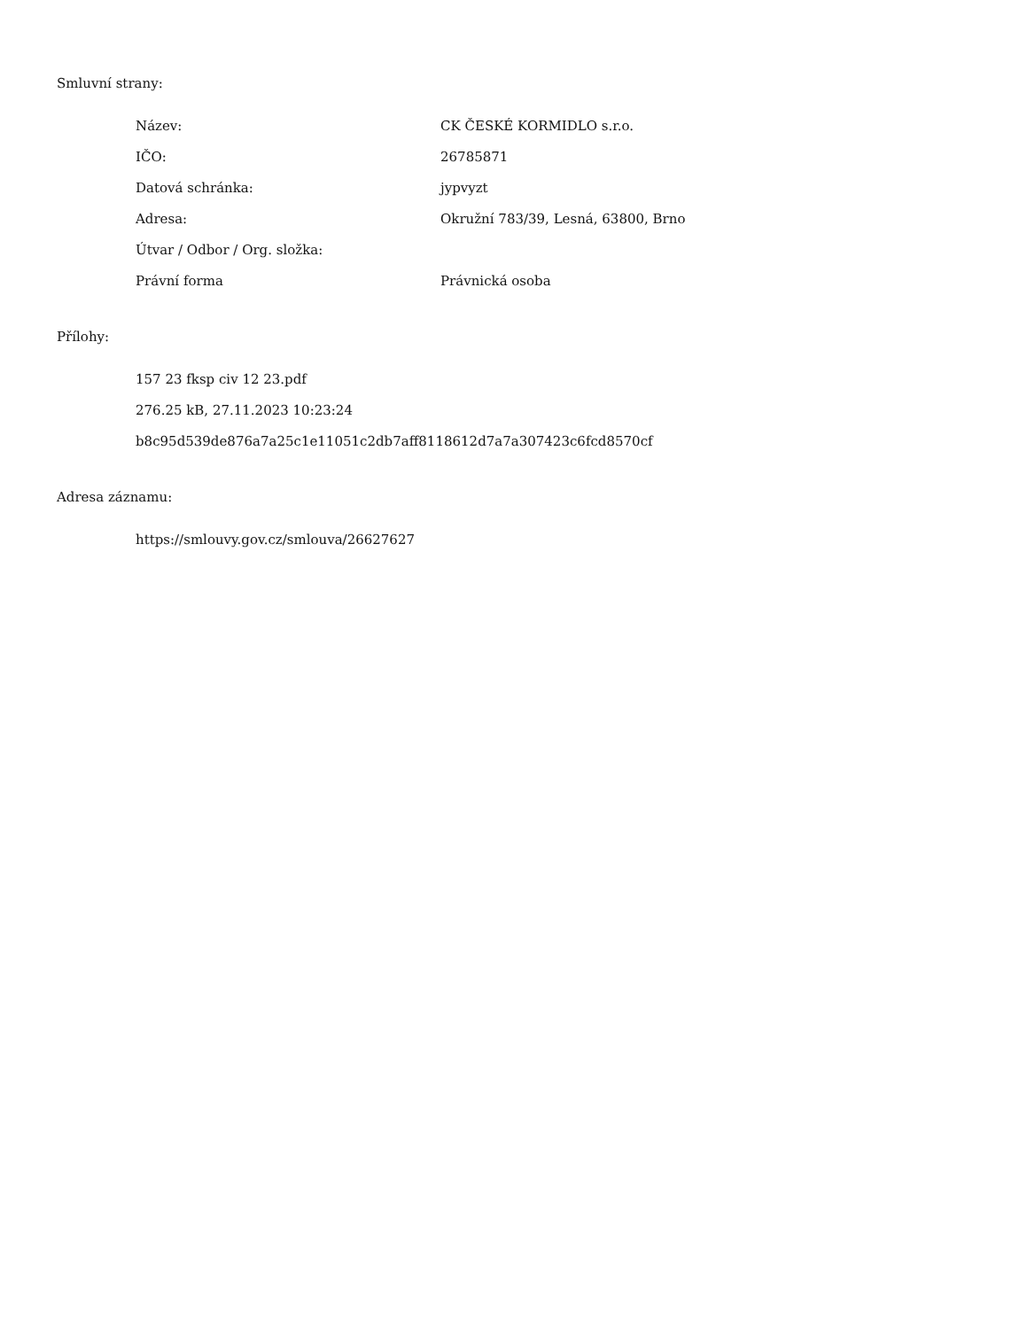Smluvní strany:
| Název: | CK ČESKÉ KORMIDLO s.r.o. |
| IČO: | 26785871 |
| Datová schránka: | jypvyzt |
| Adresa: | Okružní 783/39, Lesná, 63800, Brno |
| Útvar / Odbor / Org. složka: | |
| Právní forma | Právnická osoba |
Přílohy:
157 23 fksp civ 12 23.pdf
276.25 kB, 27.11.2023 10:23:24
b8c95d539de876a7a25c1e11051c2db7aff8118612d7a7a307423c6fcd8570cf
Adresa záznamu:
https://smlouvy.gov.cz/smlouva/26627627